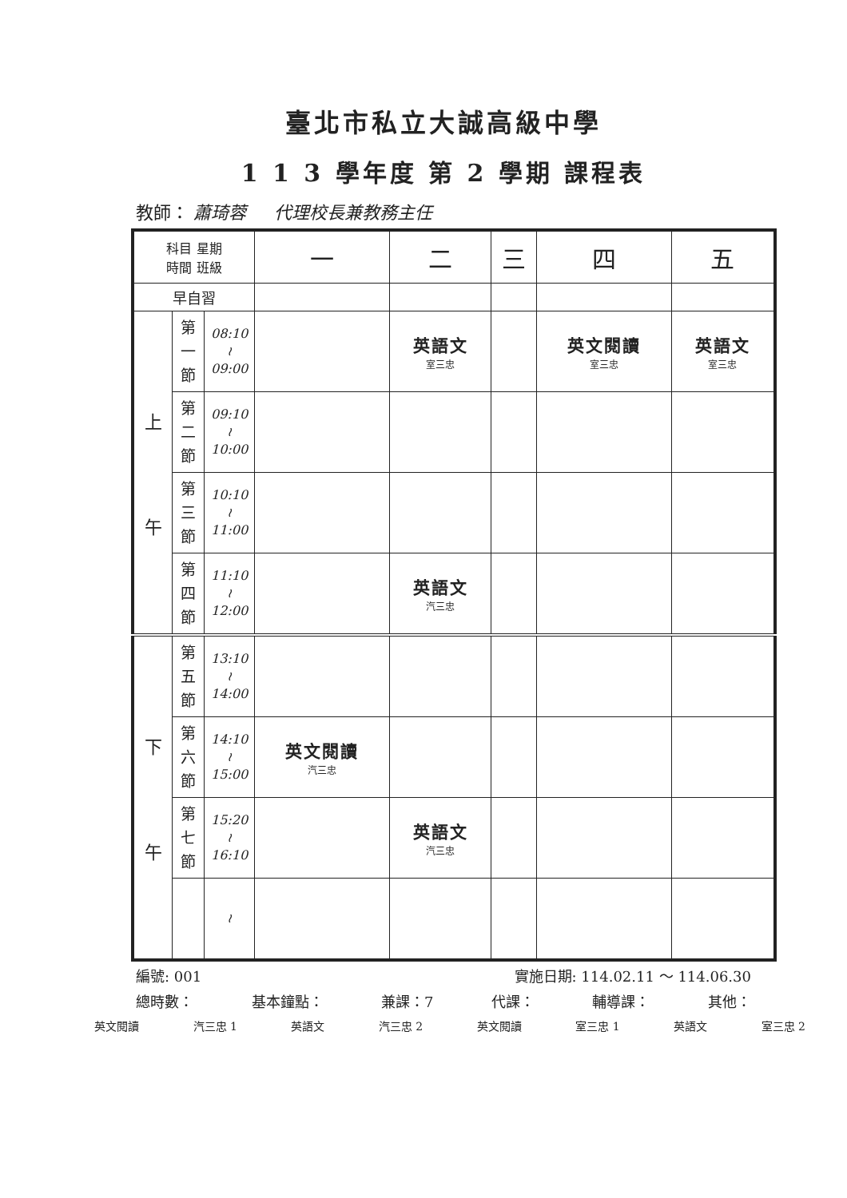臺北市私立大誠高級中學
1 1 3 學年度 第 2 學期 課程表
教師： 蕭琦蓉 代理校長兼教務主任
| 科目 星期 時間 班級 | | | 一 | 二 | 三 | 四 | 五 |
| --- | --- | --- | --- | --- | --- | --- | --- |
| 早自習 | | | | | | | |
| 上 午 | 第 一 節 | 08:10 ≀ 09:00 | | 英語文 室三忠 | | 英文閱讀 室三忠 | 英語文 室三忠 |
| | 第 二 節 | 09:10 ≀ 10:00 | | | | | |
| | 第 三 節 | 10:10 ≀ 11:00 | | | | | |
| | 第 四 節 | 11:10 ≀ 12:00 | | 英語文 汽三忠 | | | |
| 下 午 | 第 五 節 | 13:10 ≀ 14:00 | | | | | |
| | 第 六 節 | 14:10 ≀ 15:00 | 英文閱讀 汽三忠 | | | | |
| | 第 七 節 | 15:20 ≀ 16:10 | | 英語文 汽三忠 | | | |
| | | ≀ | | | | | |
編號: 001 實施日期: 114.02.11 ～ 114.06.30
總時數： 基本鐘點： 兼課：7 代課： 輔導課： 其他：
英文閱讀 汽三忠 1 英語文 汽三忠 2 英文閱讀 室三忠 1 英語文 室三忠 2